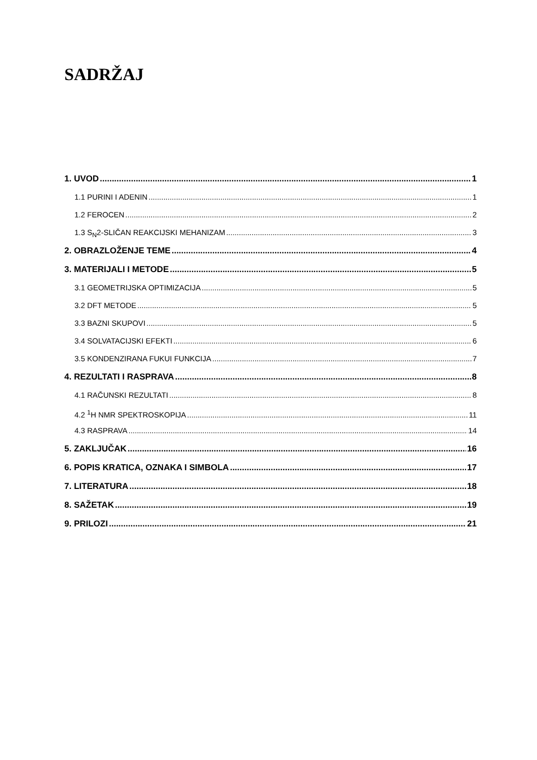SADRŽAJ
1. UVOD 1
1.1 PURINI I ADENIN 1
1.2 FEROCEN 2
1.3 S<sub>N</sub>2-SLIČAN REAKCIJSKI MEHANIZAM 3
2. OBRAZLOŽENJE TEME 4
3. MATERIJALI I METODE 5
3.1 GEOMETRIJSKA OPTIMIZACIJA 5
3.2 DFT METODE 5
3.3 BAZNI SKUPOVI 5
3.4 SOLVATACIJSKI EFEKTI 6
3.5 KONDENZIRANA FUKUI FUNKCIJA 7
4. REZULTATI I RASPRAVA 8
4.1 RAČUNSKI REZULTATI 8
4.2 <sup>1</sup>H NMR SPEKTROSKOPIJA 11
4.3 RASPRAVA 14
5. ZAKLJUČAK 16
6. POPIS KRATICA, OZNAKA I SIMBOLA 17
7. LITERATURA 18
8. SAŽETAK 19
9. PRILOZI 21